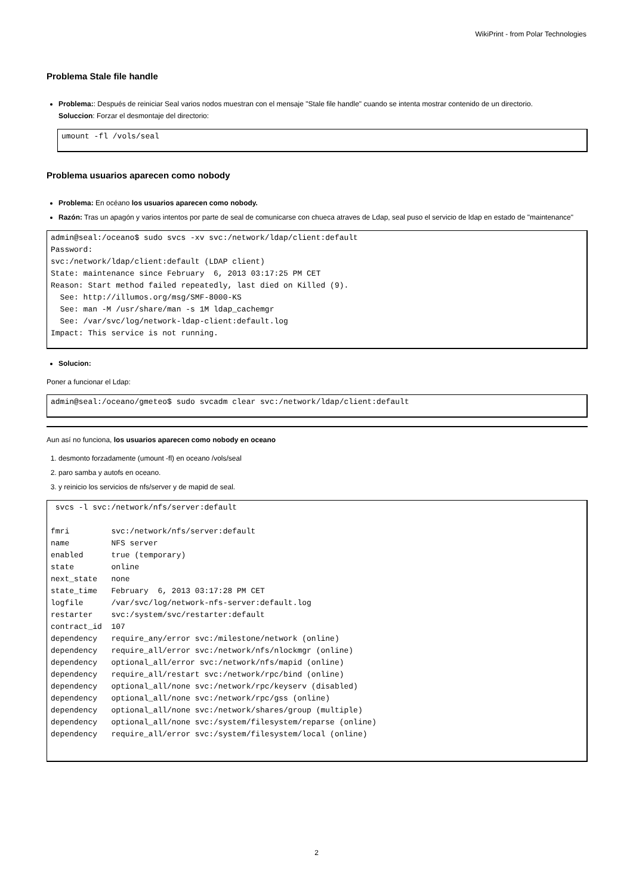WikiPrint - from Polar Technologies
Problema Stale file handle
Problema:: Después de reiniciar Seal varios nodos muestran con el mensaje "Stale file handle" cuando se intenta mostrar contenido de un directorio.
Soluccion: Forzar el desmontaje del directorio:
umount -fl /vols/seal
Problema usuarios aparecen como nobody
Problema: En océano los usuarios aparecen como nobody.
Razón: Tras un apagón y varios intentos por parte de seal de comunicarse con chueca atraves de Ldap, seal puso el servicio de ldap en estado de "maintenance"
admin@seal:/oceano$ sudo svcs -xv svc:/network/ldap/client:default
Password:
svc:/network/ldap/client:default (LDAP client)
State: maintenance since February  6, 2013 03:17:25 PM CET
Reason: Start method failed repeatedly, last died on Killed (9).
  See: http://illumos.org/msg/SMF-8000-KS
  See: man -M /usr/share/man -s 1M ldap_cachemgr
  See: /var/svc/log/network-ldap-client:default.log
Impact: This service is not running.
Solucion:
Poner a funcionar el Ldap:
admin@seal:/oceano/gmeteo$ sudo svcadm clear svc:/network/ldap/client:default
Aun así no funciona, los usuarios aparecen como nobody en oceano
1. desmonto forzadamente (umount -fl) en oceano /vols/seal
2. paro samba y autofs en oceano.
3. y reinicio los servicios de nfs/server y de mapid de seal.
 svcs -l svc:/network/nfs/server:default

fmri         svc:/network/nfs/server:default
name         NFS server
enabled      true (temporary)
state        online
next_state   none
state_time   February  6, 2013 03:17:28 PM CET
logfile      /var/svc/log/network-nfs-server:default.log
restarter    svc:/system/svc/restarter:default
contract_id  107
dependency   require_any/error svc:/milestone/network (online)
dependency   require_all/error svc:/network/nfs/nlockmgr (online)
dependency   optional_all/error svc:/network/nfs/mapid (online)
dependency   require_all/restart svc:/network/rpc/bind (online)
dependency   optional_all/none svc:/network/rpc/keyserv (disabled)
dependency   optional_all/none svc:/network/rpc/gss (online)
dependency   optional_all/none svc:/network/shares/group (multiple)
dependency   optional_all/none svc:/system/filesystem/reparse (online)
dependency   require_all/error svc:/system/filesystem/local (online)
2